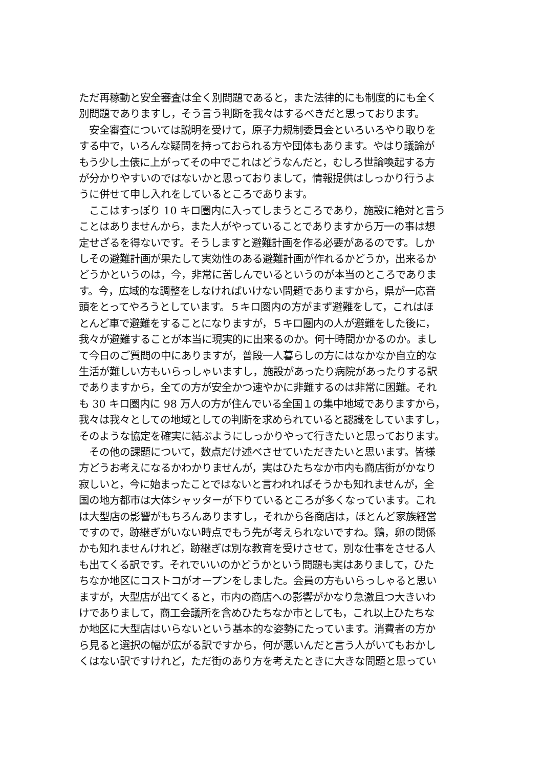ただ再稼動と安全審査は全く別問題であると，また法律的にも制度的にも全く
別問題でありますし，そう言う判断を我々はするべきだと思っております。
　安全審査については説明を受けて，原子力規制委員会といろいろやり取りを
する中で，いろんな疑問を持っておられる方や団体もあります。やはり議論が
もう少し土俵に上がってその中でこれはどうなんだと，むしろ世論喚起する方
が分かりやすいのではないかと思っておりまして，情報提供はしっかり行うよ
うに併せて申し入れをしているところであります。
　ここはすっぽり 10 キロ圏内に入ってしまうところであり，施設に絶対と言う
ことはありませんから，また人がやっていることでありますから万一の事は想
定せざるを得ないです。そうしますと避難計画を作る必要があるのです。しか
しその避難計画が果たして実効性のある避難計画が作れるかどうか，出来るか
どうかというのは，今，非常に苦しんでいるというのが本当のところでありま
す。今，広域的な調整をしなければいけない問題でありますから，県が一応音
頭をとってやろうとしています。５キロ圏内の方がまず避難をして，これはほ
とんど車で避難をすることになりますが，５キロ圏内の人が避難をした後に，
我々が避難することが本当に現実的に出来るのか。何十時間かかるのか。まし
て今日のご質問の中にありますが，普段一人暮らしの方にはなかなか自立的な
生活が難しい方もいらっしゃいますし，施設があったり病院があったりする訳
でありますから，全ての方が安全かつ速やかに非難するのは非常に困難。それ
も 30 キロ圏内に 98 万人の方が住んでいる全国１の集中地域でありますから，
我々は我々としての地域としての判断を求められていると認識をしていますし，
そのような協定を確実に結ぶようにしっかりやって行きたいと思っております。
　その他の課題について，数点だけ述べさせていただきたいと思います。皆様
方どうお考えになるかわかりませんが，実はひたちなか市内も商店街がかなり
寂しいと，今に始まったことではないと言われればそうかも知れませんが，全
国の地方都市は大体シャッターが下りているところが多くなっています。これ
は大型店の影響がもちろんありますし，それから各商店は，ほとんど家族経営
ですので，跡継ぎがいない時点でもう先が考えられないですね。鶏，卵の関係
かも知れませんけれど，跡継ぎは別な教育を受けさせて，別な仕事をさせる人
も出てくる訳です。それでいいのかどうかという問題も実はありまして，ひた
ちなか地区にコストコがオープンをしました。会員の方もいらっしゃると思い
ますが，大型店が出てくると，市内の商店への影響がかなり急激且つ大きいわ
けでありまして，商工会議所を含めひたちなか市としても，これ以上ひたちな
か地区に大型店はいらないという基本的な姿勢にたっています。消費者の方か
ら見ると選択の幅が広がる訳ですから，何が悪いんだと言う人がいてもおかし
くはない訳ですけれど，ただ街のあり方を考えたときに大きな問題と思ってい